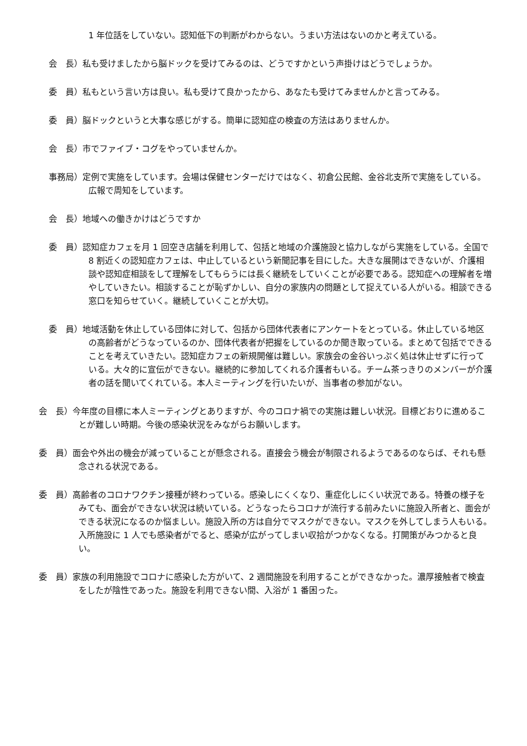1 年位話をしていない。認知低下の判断がわからない。うまい方法はないのかと考えている。
会　長）私も受けましたから脳ドックを受けてみるのは、どうですかという声掛けはどうでしょうか。
委　員）私もという言い方は良い。私も受けて良かったから、あなたも受けてみませんかと言ってみる。
委　員）脳ドックというと大事な感じがする。簡単に認知症の検査の方法はありませんか。
会　長）市でファイブ・コグをやっていませんか。
事務局）定例で実施をしています。会場は保健センターだけではなく、初倉公民館、金谷北支所で実施をしている。広報で周知をしています。
会　長）地域への働きかけはどうですか
委　員）認知症カフェを月 1 回空き店舗を利用して、包括と地域の介護施設と協力しながら実施をしている。全国で 8 割近くの認知症カフェは、中止しているという新聞記事を目にした。大きな展開はできないが、介護相談や認知症相談をして理解をしてもらうには長く継続をしていくことが必要である。認知症への理解者を増やしていきたい。相談することが恥ずかしい、自分の家族内の問題として捉えている人がいる。相談できる窓口を知らせていく。継続していくことが大切。
委　員）地域活動を休止している団体に対して、包括から団体代表者にアンケートをとっている。休止している地区の高齢者がどうなっているのか、団体代表者が把握をしているのか聞き取っている。まとめて包括でできることを考えていきたい。認知症カフェの新規開催は難しい。家族会の金谷いっぷく処は休止せずに行っている。大々的に宣伝ができない。継続的に参加してくれる介護者もいる。チーム茶っきりのメンバーが介護者の話を聞いてくれている。本人ミーティングを行いたいが、当事者の参加がない。
会　長）今年度の目標に本人ミーティングとありますが、今のコロナ禍での実施は難しい状況。目標どおりに進めることが難しい時期。今後の感染状況をみながらお願いします。
委　員）面会や外出の機会が減っていることが懸念される。直接会う機会が制限されるようであるのならば、それも懸念される状況である。
委　員）高齢者のコロナワクチン接種が終わっている。感染しにくくなり、重症化しにくい状況である。特養の様子をみても、面会ができない状況は続いている。どうなったらコロナが流行する前みたいに施設入所者と、面会ができる状況になるのか悩ましい。施設入所の方は自分でマスクができない。マスクを外してしまう人もいる。入所施設に 1 人でも感染者がでると、感染が広がってしまい収拾がつかなくなる。打開策がみつかると良い。
委　員）家族の利用施設でコロナに感染した方がいて、2 週間施設を利用することができなかった。濃厚接触者で検査をしたが陰性であった。施設を利用できない間、入浴が 1 番困った。